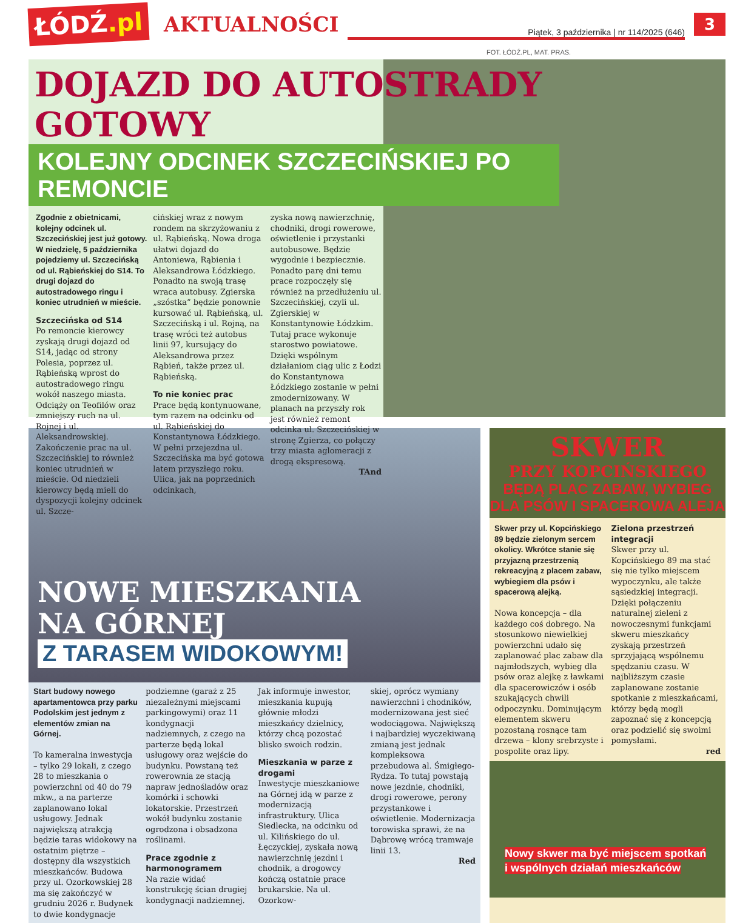ŁÓDŹ.pl
AKTUALNOŚCI
Piątek, 3 października | nr 114/2025 (646)
3
FOT. ŁÓDŹ.PL, MAT. PRAS.
DOJAZD DO AUTOSTRADY GOTOWY
KOLEJNY ODCINEK SZCZECIŃSKIEJ PO REMONCIE
Zgodnie z obietnicami, kolejny odcinek ul. Szczecińskiej jest już gotowy. W niedzielę, 5 października pojedziemy ul. Szczecińską od ul. Rąbieńskiej do S14. To drugi dojazd do autostradowego ringu i koniec utrudnień w mieście.
Szczecińska od S14
Po remoncie kierowcy zyskają drugi dojazd od S14, jadąc od strony Polesia, poprzez ul. Rąbieńską wprost do autostradowego ringu wokół naszego miasta. Odciąży on Teofilów oraz zmniejszy ruch na ul. Rojnej i ul. Aleksandrowskiej. Zakończenie prac na ul. Szczecińskiej to również koniec utrudnień w mieście. Od niedzieli kierowcy będą mieli do dyspozycji kolejny odcinek ul. Szcze-
cińskiej wraz z nowym rondem na skrzyżowaniu z ul. Rąbieńską. Nowa droga ułatwi dojazd do Antoniewa, Rąbienia i Aleksandrowa Łódzkiego. Ponadto na swoją trasę wraca autobusy. Zgierska „szóstka” będzie ponownie kursować ul. Rąbieńską, ul. Szczecińską i ul. Rojną, na trasę wróci też autobus linii 97, kursujący do Aleksandrowa przez Rąbień, także przez ul. Rąbieńską.
To nie koniec prac
Prace będą kontynuowane, tym razem na odcinku od ul. Rąbieńskiej do Konstantynowa Łódzkiego. W pełni przejezdna ul. Szczecińska ma być gotowa latem przyszłego roku. Ulica, jak na poprzednich odcinkach,
zyska nową nawierzchnię, chodniki, drogi rowerowe, oświetlenie i przystanki autobusowe. Będzie wygodnie i bezpiecznie. Ponadto parę dni temu prace rozpoczęły się również na przedłużeniu ul. Szczecińskiej, czyli ul. Zgierskiej w Konstantynowie Łódzkim. Tutaj prace wykonuje starostwo powiatowe. Dzięki wspólnym działaniom ciąg ulic z Łodzi do Konstantynowa Łódzkiego zostanie w pełni zmodernizowany. W planach na przyszły rok jest również remont odcinka ul. Szczecińskiej w stronę Zgierza, co połączy trzy miasta aglomeracji z drogą ekspresową.
TAnd
NOWE MIESZKANIA
NA GÓRNEJ
Z TARASEM WIDOKOWYM!
Start budowy nowego apartamentowca przy parku Podolskim jest jednym z elementów zmian na Górnej.
To kameralna inwestycja – tylko 29 lokali, z czego 28 to mieszkania o powierzchni od 40 do 79 mkw., a na parterze zaplanowano lokal usługowy. Jednak największą atrakcją będzie taras widokowy na ostatnim piętrze – dostępny dla wszystkich mieszkańców. Budowa przy ul. Ozorkowskiej 28 ma się zakończyć w grudniu 2026 r. Budynek to dwie kondygnacje
podziemne (garaż z 25 niezależnymi miejscami parkingowymi) oraz 11 kondygnacji nadziemnych, z czego na parterze będą lokal usługowy oraz wejście do budynku. Powstaną też rowerownia ze stacją napraw jednośladów oraz komórki i schowki lokatorskie. Przestrzeń wokół budynku zostanie ogrodzona i obsadzona roślinami.
Prace zgodnie z harmonogramem
Na razie widać konstrukcję ścian drugiej kondygnacji nadziemnej.
Jak informuje inwestor, mieszkania kupują głównie młodzi mieszkańcy dzielnicy, którzy chcą pozostać blisko swoich rodzin.
Mieszkania w parze z drogami
Inwestycje mieszkaniowe na Górnej idą w parze z modernizacją infrastruktury. Ulica Siedlecka, na odcinku od ul. Kilińskiego do ul. Łęczyckiej, zyskała nową nawierzchnię jezdni i chodnik, a drogowcy kończą ostatnie prace brukarskie. Na ul. Ozorkow-
skiej, oprócz wymiany nawierzchni i chodników, modernizowana jest sieć wodociągowa. Największą i najbardziej wyczekiwaną zmianą jest jednak kompleksowa przebudowa al. Śmigłego-Rydza. To tutaj powstają nowe jezdnie, chodniki, drogi rowerowe, perony przystankowe i oświetlenie. Modernizacja torowiska sprawi, że na Dąbrowę wrócą tramwaje linii 13.
Red
SKWER
PRZY KOPCIŃSKIEGO
BĘDĄ PLAC ZABAW, WYBIEG
DLA PSÓW I SPACEROWA ALEJA
Skwer przy ul. Kopcińskiego 89 będzie zielonym sercem okolicy. Wkrótce stanie się przyjazną przestrzenią rekreacyjną z placem zabaw, wybiegiem dla psów i spacerową alejką.
Nowa koncepcja – dla każdego coś dobrego. Na stosunkowo niewielkiej powierzchni udało się zaplanować plac zabaw dla najmłodszych, wybieg dla psów oraz alejkę z ławkami dla spacerowiczów i osób szukających chwili odpoczynku. Dominującym elementem skweru pozostaną rosnące tam drzewa – klony srebrzyste i pospolite oraz lipy.
Zielona przestrzeń integracji
Skwer przy ul. Kopcińskiego 89 ma stać się nie tylko miejscem wypoczynku, ale także sąsiedzkiej integracji. Dzięki połączeniu naturalnej zieleni z nowoczesnymi funkcjami skweru mieszkańcy zyskają przestrzeń sprzyjającą wspólnemu spędzaniu czasu. W najbliższym czasie zaplanowane zostanie spotkanie z mieszkańcami, którzy będą mogli zapoznać się z koncepcją oraz podzielić się swoimi pomysłami.
red
Nowy skwer ma być miejscem spotkań i wspólnych działań mieszkańców